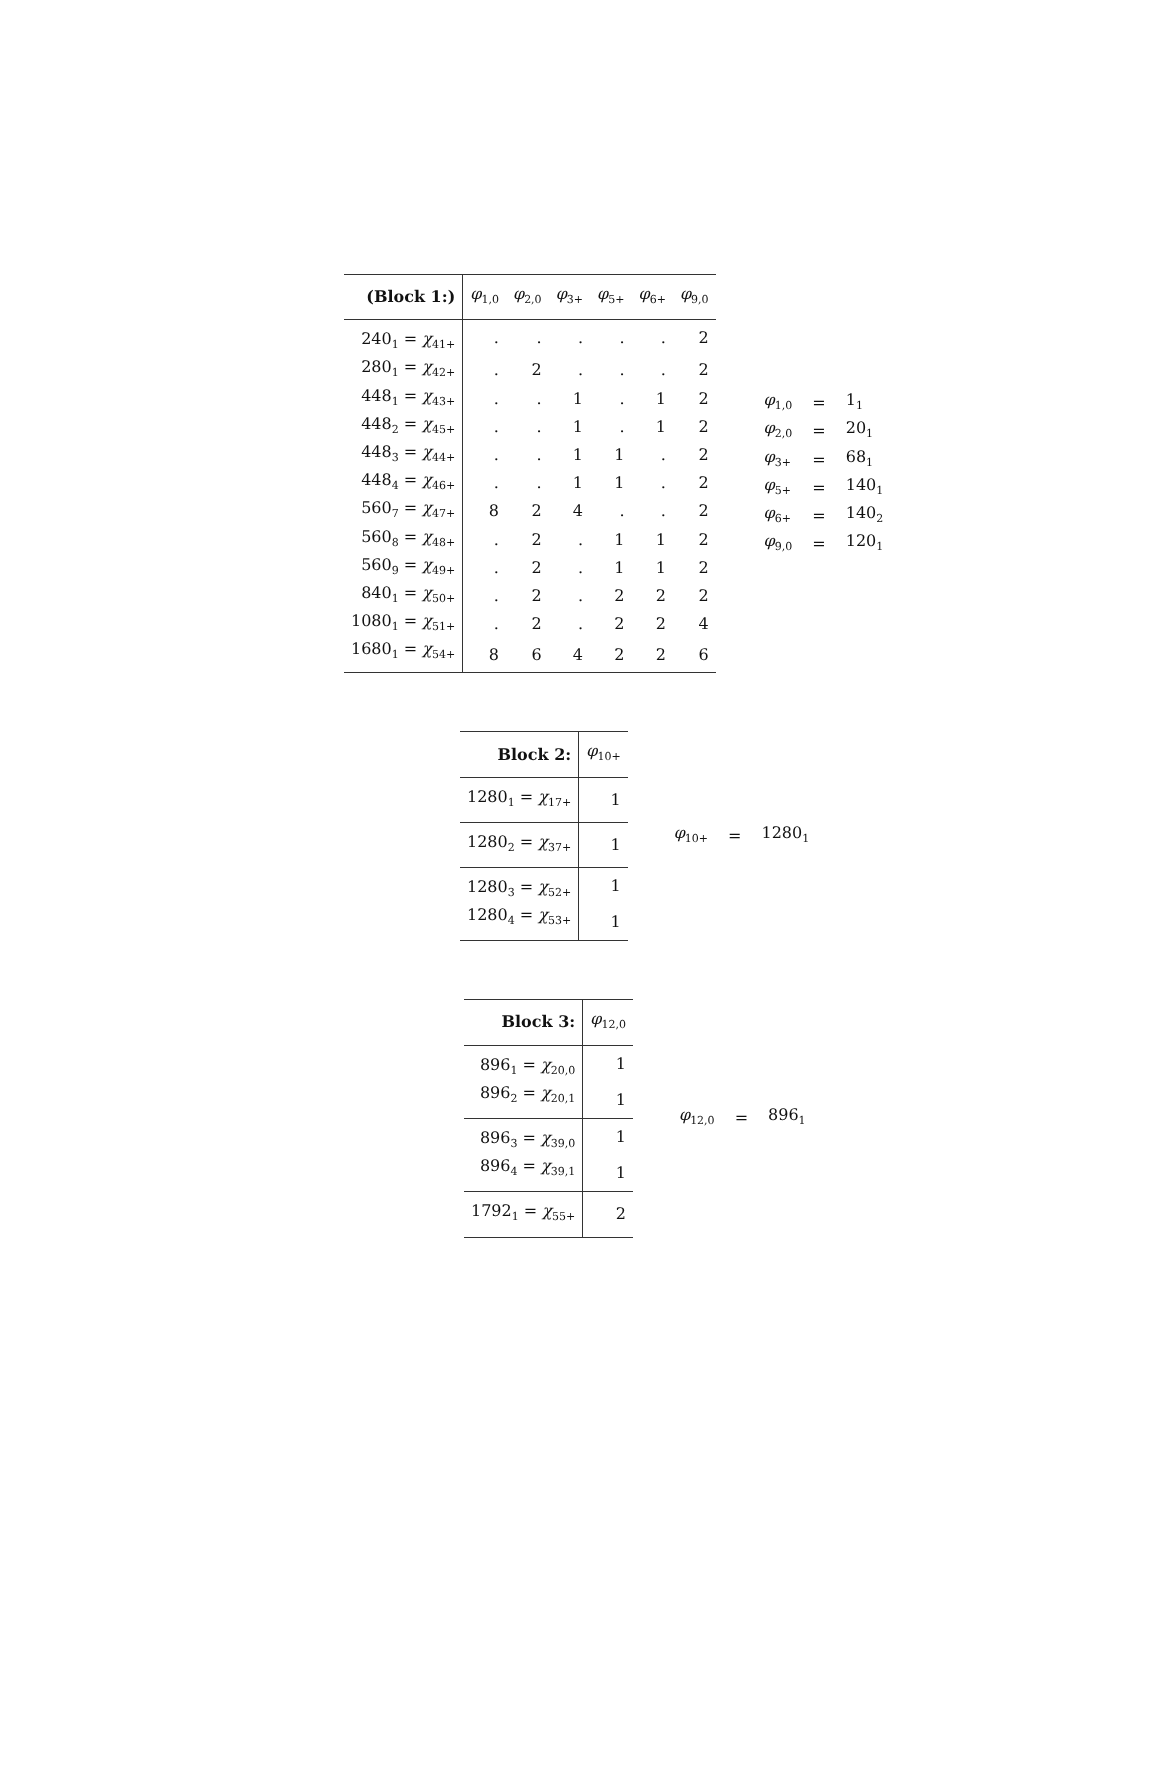| (Block 1:) | φ<sub>1,0</sub> | φ<sub>2,0</sub> | φ<sub>3+</sub> | φ<sub>5+</sub> | φ<sub>6+</sub> | φ<sub>9,0</sub> |
| --- | --- | --- | --- | --- | --- | --- |
| 240<sub>1</sub> = χ<sub>41+</sub> | . | . | . | . | . | 2 |
| 280<sub>1</sub> = χ<sub>42+</sub> | . | 2 | . | . | . | 2 |
| 448<sub>1</sub> = χ<sub>43+</sub> | . | . | 1 | . | 1 | 2 |
| 448<sub>2</sub> = χ<sub>45+</sub> | . | . | 1 | . | 1 | 2 |
| 448<sub>3</sub> = χ<sub>44+</sub> | . | . | 1 | 1 | . | 2 |
| 448<sub>4</sub> = χ<sub>46+</sub> | . | . | 1 | 1 | . | 2 |
| 560<sub>7</sub> = χ<sub>47+</sub> | 8 | 2 | 4 | . | . | 2 |
| 560<sub>8</sub> = χ<sub>48+</sub> | . | 2 | . | 1 | 1 | 2 |
| 560<sub>9</sub> = χ<sub>49+</sub> | . | 2 | . | 1 | 1 | 2 |
| 840<sub>1</sub> = χ<sub>50+</sub> | . | 2 | . | 2 | 2 | 2 |
| 1080<sub>1</sub> = χ<sub>51+</sub> | . | 2 | . | 2 | 2 | 4 |
| 1680<sub>1</sub> = χ<sub>54+</sub> | 8 | 6 | 4 | 2 | 2 | 6 |
| φ<sub>1,0</sub> | = | 1<sub>1</sub> |
| φ<sub>2,0</sub> | = | 20<sub>1</sub> |
| φ<sub>3+</sub> | = | 68<sub>1</sub> |
| φ<sub>5+</sub> | = | 140<sub>1</sub> |
| φ<sub>6+</sub> | = | 140<sub>2</sub> |
| φ<sub>9,0</sub> | = | 120<sub>1</sub> |
| Block 2: | φ<sub>10+</sub> |
| --- | --- |
| 1280<sub>1</sub> = χ<sub>17+</sub> | 1 |
| 1280<sub>2</sub> = χ<sub>37+</sub> | 1 |
| 1280<sub>3</sub> = χ<sub>52+</sub> | 1 |
| 1280<sub>4</sub> = χ<sub>53+</sub> | 1 |
| φ<sub>10+</sub> | = | 1280<sub>1</sub> |
| Block 3: | φ<sub>12,0</sub> |
| --- | --- |
| 896<sub>1</sub> = χ<sub>20,0</sub> | 1 |
| 896<sub>2</sub> = χ<sub>20,1</sub> | 1 |
| 896<sub>3</sub> = χ<sub>39,0</sub> | 1 |
| 896<sub>4</sub> = χ<sub>39,1</sub> | 1 |
| 1792<sub>1</sub> = χ<sub>55+</sub> | 2 |
| φ<sub>12,0</sub> | = | 896<sub>1</sub> |